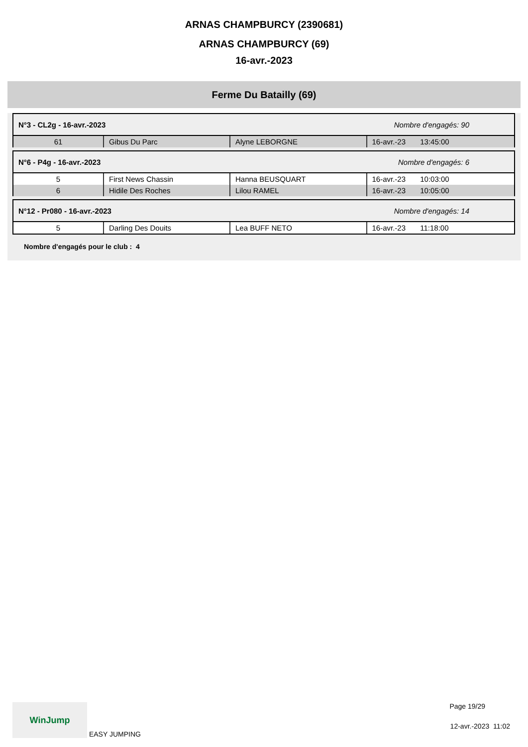ARNAS CHAMPBURCY (2390681)
ARNAS CHAMPBURCY (69)
16-avr.-2023
Ferme Du Batailly (69)
| N°3 - CL2g - 16-avr.-2023 Nombre d'engagés: 90 | | | |
| 61 | Gibus Du Parc | Alyne LEBORGNE | 16-avr.-23 13:45:00 |
| N°6 - P4g - 16-avr.-2023 Nombre d'engagés: 6 | | | |
| 5 | First News Chassin | Hanna BEUSQUART | 16-avr.-23 10:03:00 |
| 6 | Hidile Des Roches | Lilou RAMEL | 16-avr.-23 10:05:00 |
| N°12 - Pr080 - 16-avr.-2023 Nombre d'engagés: 14 | | | |
| 5 | Darling Des Douits | Lea BUFF NETO | 16-avr.-23 11:18:00 |
Nombre d'engagés pour le club : 4
WinJump EASY JUMPING
Page 19/29
12-avr.-2023 11:02